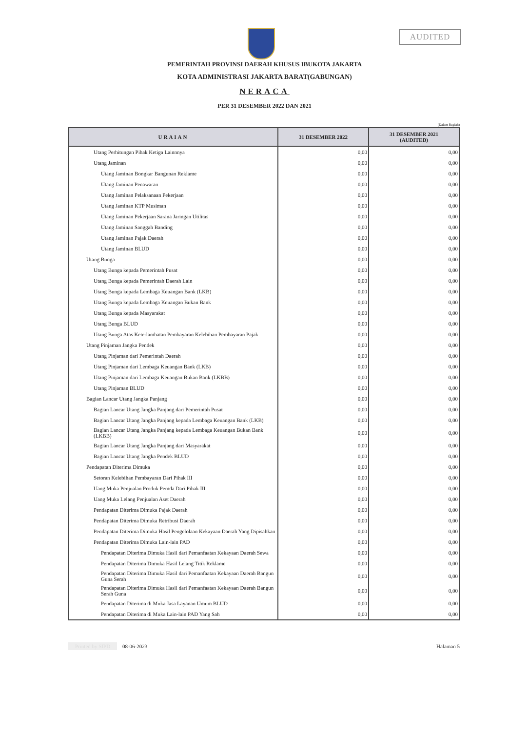AUDITED
PEMERINTAH PROVINSI DAERAH KHUSUS IBUKOTA JAKARTA
KOTA ADMINISTRASI JAKARTA BARAT(GABUNGAN)
NERACA
PER 31 DESEMBER 2022 DAN 2021
(Dalam Rupiah)
| URAIAN | 31 DESEMBER 2022 | 31 DESEMBER 2021 (AUDITED) |
| --- | --- | --- |
| Utang Perhitungan Pihak Ketiga Lainnnya | 0,00 | 0,00 |
| Utang Jaminan | 0,00 | 0,00 |
| Utang Jaminan Bongkar Bangunan Reklame | 0,00 | 0,00 |
| Utang Jaminan Penawaran | 0,00 | 0,00 |
| Utang Jaminan Pelaksanaan Pekerjaan | 0,00 | 0,00 |
| Utang Jaminan KTP Musiman | 0,00 | 0,00 |
| Utang Jaminan Pekerjaan Sarana Jaringan Utilitas | 0,00 | 0,00 |
| Utang Jaminan Sanggah Banding | 0,00 | 0,00 |
| Utang Jaminan Pajak Daerah | 0,00 | 0,00 |
| Utang Jaminan BLUD | 0,00 | 0,00 |
| Utang Bunga | 0,00 | 0,00 |
| Utang Bunga kepada Pemerintah Pusat | 0,00 | 0,00 |
| Utang Bunga kepada Pemerintah Daerah Lain | 0,00 | 0,00 |
| Utang Bunga kepada Lembaga Keuangan Bank (LKB) | 0,00 | 0,00 |
| Utang Bunga kepada Lembaga Keuangan Bukan Bank | 0,00 | 0,00 |
| Utang Bunga kepada Masyarakat | 0,00 | 0,00 |
| Utang Bunga BLUD | 0,00 | 0,00 |
| Utang Bunga Atas Keterlambatan Pembayaran Kelebihan Pembayaran Pajak | 0,00 | 0,00 |
| Utang Pinjaman Jangka Pendek | 0,00 | 0,00 |
| Utang Pinjaman dari Pemerintah Daerah | 0,00 | 0,00 |
| Utang Pinjaman dari Lembaga Keuangan Bank (LKB) | 0,00 | 0,00 |
| Utang Pinjaman dari Lembaga Keuangan Bukan Bank (LKBB) | 0,00 | 0,00 |
| Utang Pinjaman BLUD | 0,00 | 0,00 |
| Bagian Lancar Utang Jangka Panjang | 0,00 | 0,00 |
| Bagian Lancar Utang Jangka Panjang dari Pemerintah Pusat | 0,00 | 0,00 |
| Bagian Lancar Utang Jangka Panjang kepada Lembaga Keuangan Bank (LKB) | 0,00 | 0,00 |
| Bagian Lancar Utang Jangka Panjang kepada Lembaga Keuangan Bukan Bank (LKBB) | 0,00 | 0,00 |
| Bagian Lancar Utang Jangka Panjang dari Masyarakat | 0,00 | 0,00 |
| Bagian Lancar Utang Jangka Pendek BLUD | 0,00 | 0,00 |
| Pendapatan Diterima Dimuka | 0,00 | 0,00 |
| Setoran Kelebihan Pembayaran Dari Pihak III | 0,00 | 0,00 |
| Uang Muka Penjualan Produk Pemda Dari Pihak III | 0,00 | 0,00 |
| Uang Muka Lelang Penjualan Aset Daerah | 0,00 | 0,00 |
| Pendapatan Diterima Dimuka Pajak Daerah | 0,00 | 0,00 |
| Pendapatan Diterima Dimuka Retribusi Daerah | 0,00 | 0,00 |
| Pendapatan Diterima Dimuka Hasil Pengelolaan Kekayaan Daerah Yang Dipisahkan | 0,00 | 0,00 |
| Pendapatan Diterima Dimuka Lain-lain PAD | 0,00 | 0,00 |
| Pendapatan Diterima Dimuka Hasil dari Pemanfaatan Kekayaan Daerah Sewa | 0,00 | 0,00 |
| Pendapatan Diterima Dimuka Hasil Lelang Titik Reklame | 0,00 | 0,00 |
| Pendapatan Diterima Dimuka Hasil dari Pemanfaatan Kekayaan Daerah Bangun Guna Serah | 0,00 | 0,00 |
| Pendapatan Diterima Dimuka Hasil dari Pemanfaatan Kekayaan Daerah Bangun Serah Guna | 0,00 | 0,00 |
| Pendapatan Diterima di Muka Jasa Layanan Umum BLUD | 0,00 | 0,00 |
| Pendapatan Diterima di Muka Lain-lain PAD Yang Sah | 0,00 | 0,00 |
Printed by SIPD 08-06-2023 Halaman 5